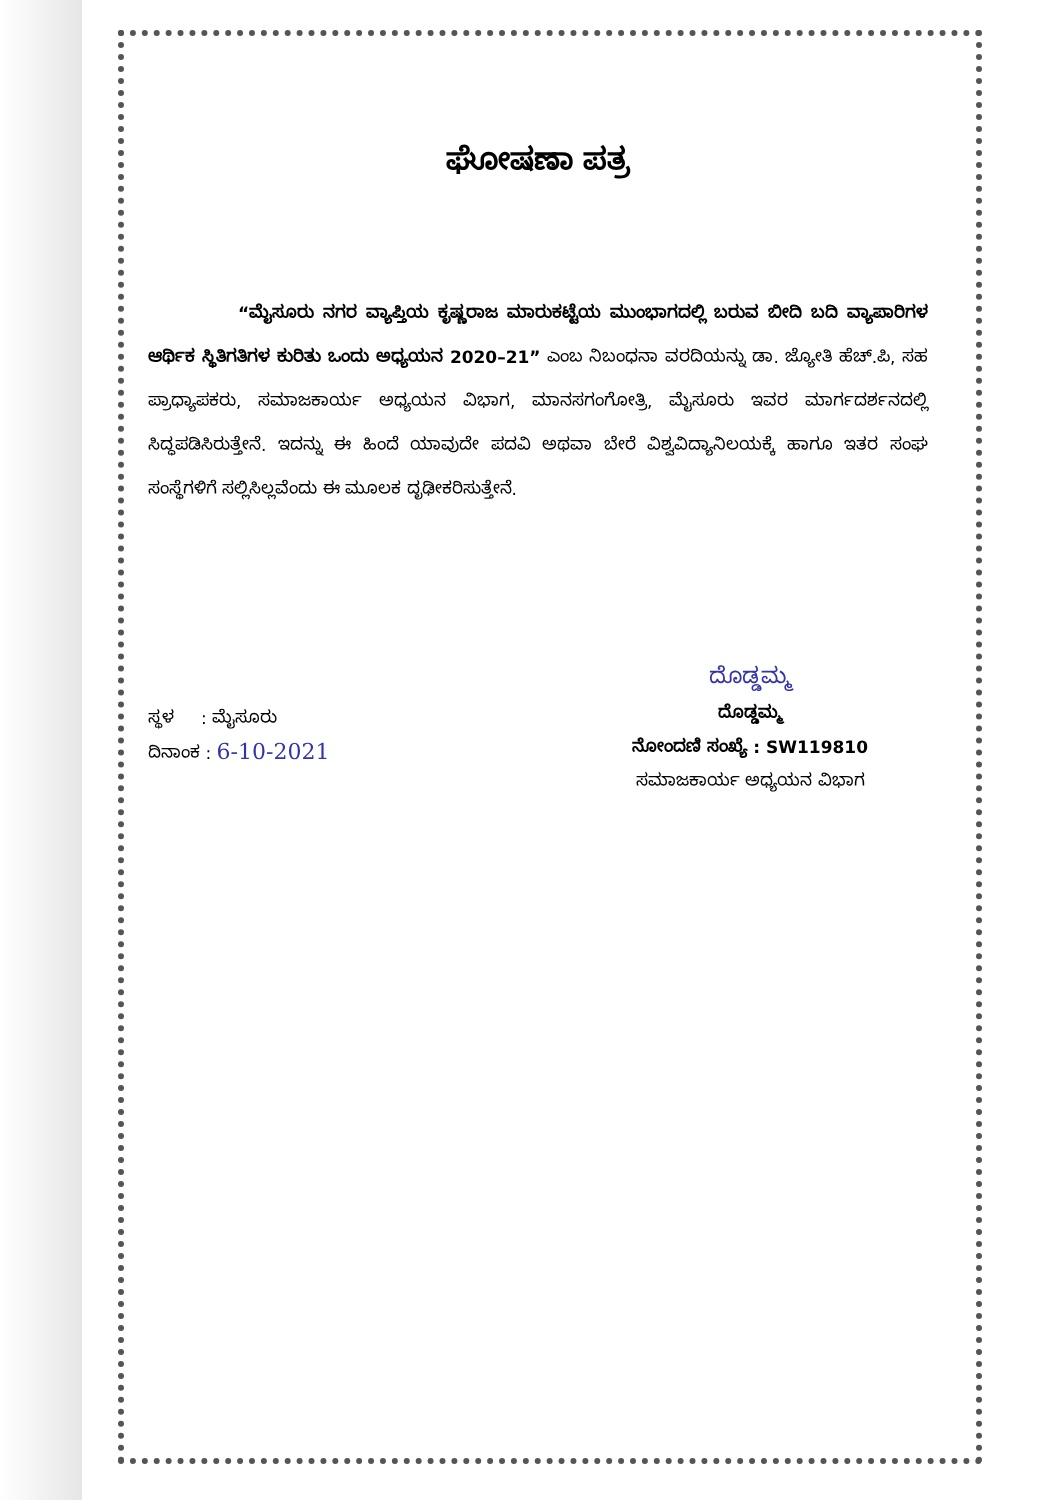ಘೋಷಣಾ ಪತ್ರ
“ಮೈಸೂರು ನಗರ ವ್ಯಾಪ್ತಿಯ ಕೃಷ್ಣರಾಜ ಮಾರುಕಟ್ಟೆಯ ಮುಂಭಾಗದಲ್ಲಿ ಬರುವ ಬೀದಿ ಬದಿ ವ್ಯಾಪಾರಿಗಳ ಆರ್ಥಿಕ ಸ್ಥಿತಿಗತಿಗಳ ಕುರಿತು ಒಂದು ಅಧ್ಯಯನ 2020–21” ಎಂಬ ನಿಬಂಧನಾ ವರದಿಯನ್ನು ಡಾ. ಜ್ಯೋತಿ ಹೆಚ್.ಪಿ, ಸಹ ಪ್ರಾಧ್ಯಾಪಕರು, ಸಮಾಜಕಾರ್ಯ ಅಧ್ಯಯನ ವಿಭಾಗ, ಮಾನಸಗಂಗೋತ್ರಿ, ಮೈಸೂರು ಇವರ ಮಾರ್ಗದರ್ಶನದಲ್ಲಿ ಸಿದ್ಧಪಡಿಸಿರುತ್ತೇನೆ. ಇದನ್ನು ಈ ಹಿಂದೆ ಯಾವುದೇ ಪದವಿ ಅಥವಾ ಬೇರೆ ವಿಶ್ವವಿದ್ಯಾನಿಲಯಕ್ಕೆ ಹಾಗೂ ಇತರ ಸಂಘ ಸಂಸ್ಥೆಗಳಿಗೆ ಸಲ್ಲಿಸಿಲ್ಲವೆಂದು ಈ ಮೂಲಕ ದೃಢೀಕರಿಸುತ್ತೇನೆ.
ಸ್ಥಳ : ಮೈಸೂರು
ದಿನಾಂಕ : 6-10-2021
ದೊಡ್ಡಮ್ಮ
ದೊಡ್ಡಮ್ಮ
ನೋಂದಣಿ ಸಂಖ್ಯೆ : SW119810
ಸಮಾಜಕಾರ್ಯ ಅಧ್ಯಯನ ವಿಭಾಗ